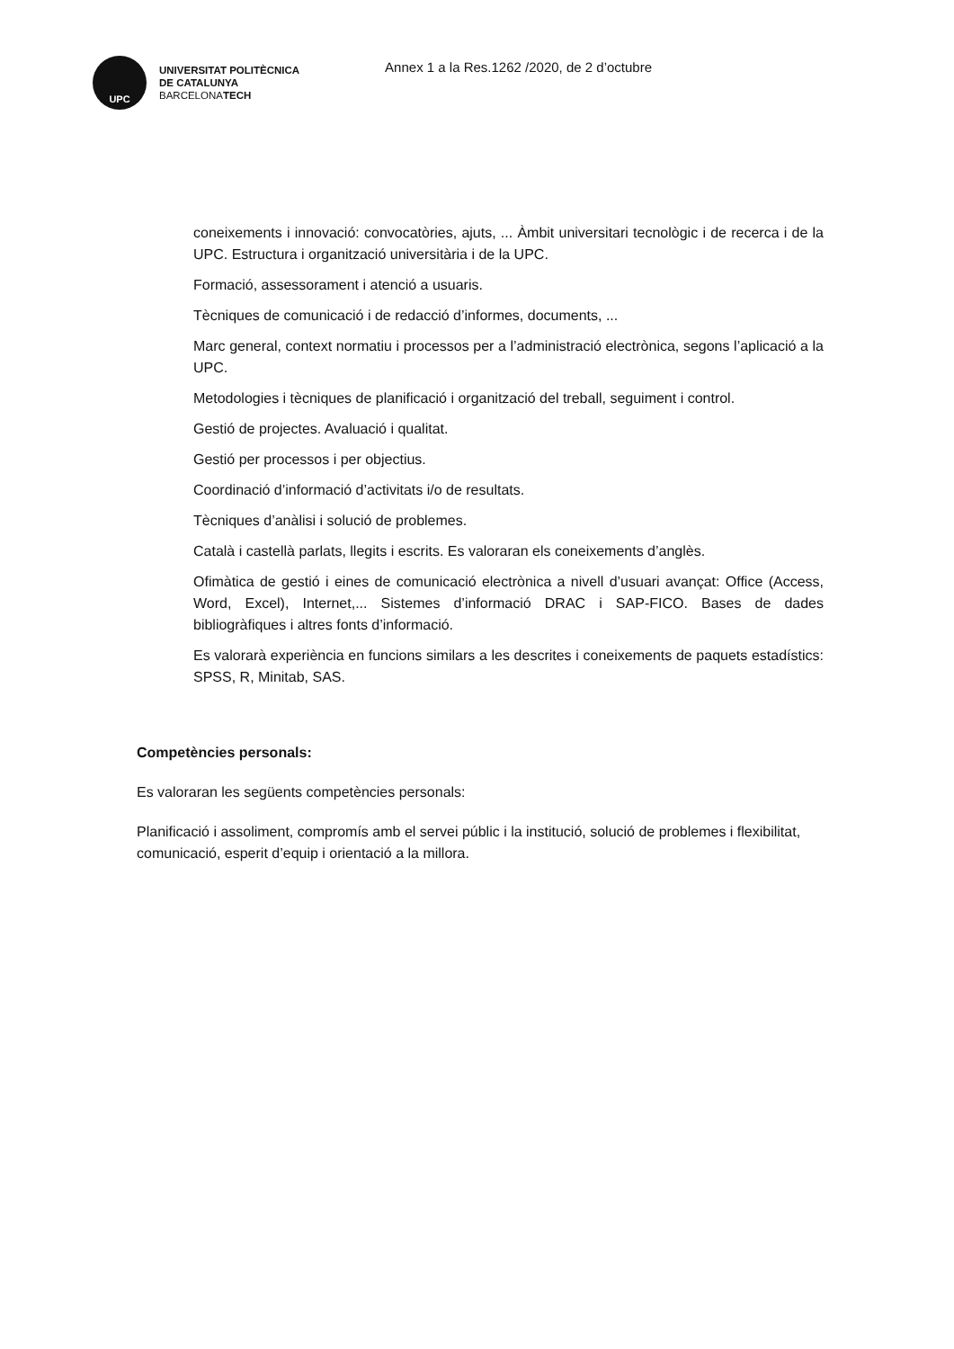UPC
UNIVERSITAT POLITÈCNICA
DE CATALUNYA
BARCELONATECH
Annex 1 a la Res.1262 /2020, de 2 d’octubre
coneixements i innovació: convocatòries, ajuts, ... Àmbit universitari tecnològic i de recerca i de la UPC. Estructura i organització universitària i de la UPC.
Formació, assessorament i atenció a usuaris.
Tècniques de comunicació i de redacció d’informes, documents, ...
Marc general, context normatiu i processos per a l’administració electrònica, segons l’aplicació a la UPC.
Metodologies i tècniques de planificació i organització del treball, seguiment i control.
Gestió de projectes. Avaluació i qualitat.
Gestió per processos i per objectius.
Coordinació d’informació d’activitats i/o de resultats.
Tècniques d’anàlisi i solució de problemes.
Català i castellà parlats, llegits i escrits. Es valoraran els coneixements d’anglès.
Ofimàtica de gestió i eines de comunicació electrònica a nivell d’usuari avançat: Office (Access, Word, Excel), Internet,... Sistemes d’informació DRAC i SAP-FICO. Bases de dades bibliogràfiques i altres fonts d’informació.
Es valorarà experiència en funcions similars a les descrites i coneixements de paquets estadístics: SPSS, R, Minitab, SAS.
Competències personals:
Es valoraran les següents competències personals:
Planificació i assoliment, compromís amb el servei públic i la institució, solució de problemes i flexibilitat, comunicació, esperit d’equip i orientació a la millora.